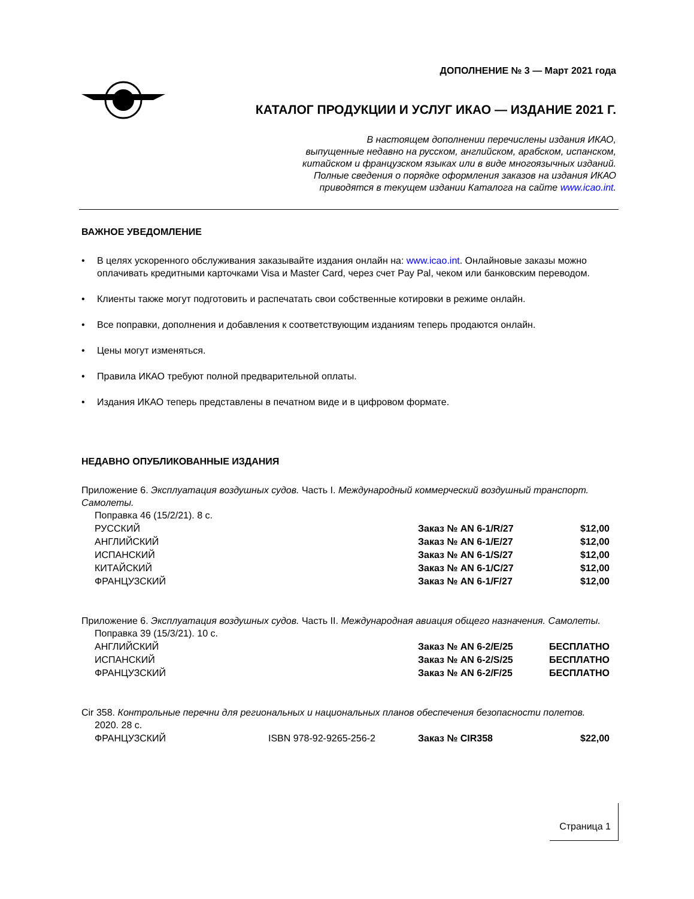ДОПОЛНЕНИЕ № 3 — Март 2021 года
КАТАЛОГ ПРОДУКЦИИ И УСЛУГ ИКАО — ИЗДАНИЕ 2021 Г.
В настоящем дополнении перечислены издания ИКАО,
выпущенные недавно на русском, английском, арабском, испанском,
китайском и французском языках или в виде многоязычных изданий.
Полные сведения о порядке оформления заказов на издания ИКАО
приводятся в текущем издании Каталога на сайте www.icao.int.
ВАЖНОЕ УВЕДОМЛЕНИЕ
• В целях ускоренного обслуживания заказывайте издания онлайн на: www.icao.int. Онлайновые заказы можно оплачивать кредитными карточками Visa и Master Card, через счет Pay Pal, чеком или банковским переводом.
• Клиенты также могут подготовить и распечатать свои собственные котировки в режиме онлайн.
• Все поправки, дополнения и добавления к соответствующим изданиям теперь продаются онлайн.
• Цены могут изменяться.
• Правила ИКАО требуют полной предварительной оплаты.
• Издания ИКАО теперь представлены в печатном виде и в цифровом формате.
НЕДАВНО ОПУБЛИКОВАННЫЕ ИЗДАНИЯ
Приложение 6. Эксплуатация воздушных судов. Часть I. Международный коммерческий воздушный транспорт. Самолеты.
| Поправка 46 (15/2/21). 8 с. | | | |
| РУССКИЙ | | Заказ № AN 6-1/R/27 | $12,00 |
| АНГЛИЙСКИЙ | | Заказ № AN 6-1/E/27 | $12,00 |
| ИСПАНСКИЙ | | Заказ № AN 6-1/S/27 | $12,00 |
| КИТАЙСКИЙ | | Заказ № AN 6-1/C/27 | $12,00 |
| ФРАНЦУЗСКИЙ | | Заказ № AN 6-1/F/27 | $12,00 |
Приложение 6. Эксплуатация воздушных судов. Часть II. Международная авиация общего назначения. Самолеты.
| Поправка 39 (15/3/21). 10 с. | | | |
| АНГЛИЙСКИЙ | | Заказ № AN 6-2/E/25 | БЕСПЛАТНО |
| ИСПАНСКИЙ | | Заказ № AN 6-2/S/25 | БЕСПЛАТНО |
| ФРАНЦУЗСКИЙ | | Заказ № AN 6-2/F/25 | БЕСПЛАТНО |
Cir 358. Контрольные перечни для региональных и национальных планов обеспечения безопасности полетов.
| 2020. 28 с. | | | |
| ФРАНЦУЗСКИЙ | ISBN 978-92-9265-256-2 | Заказ № CIR358 | $22,00 |
Страница 1